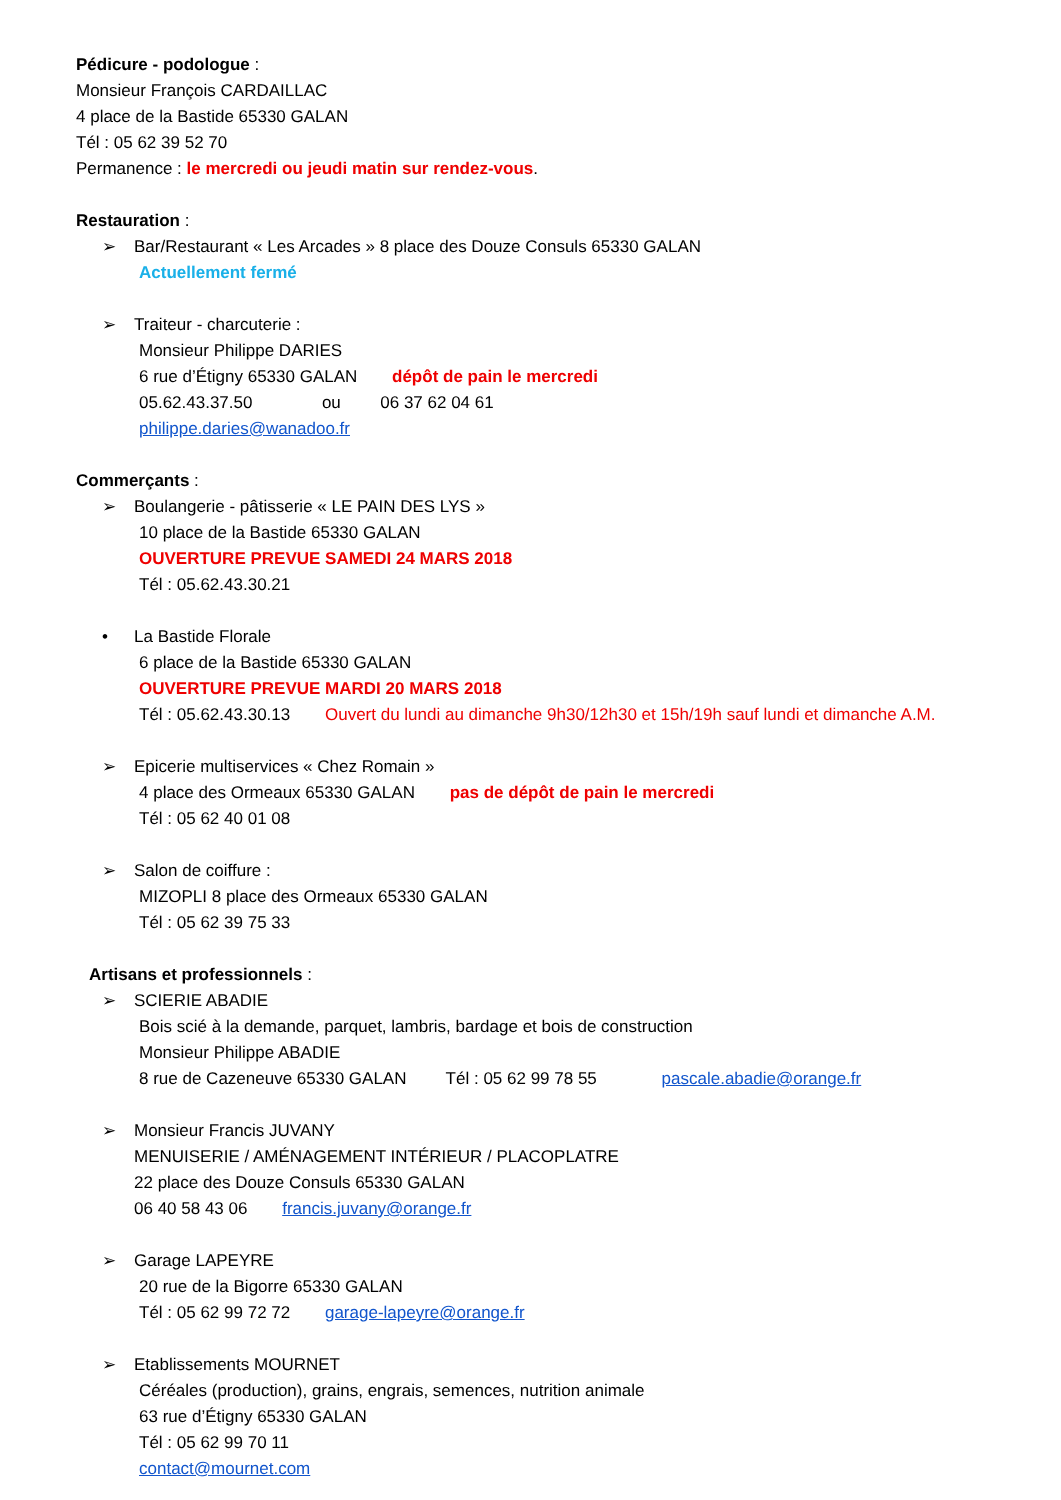Pédicure - podologue :
Monsieur François CARDAILLAC
4 place de la Bastide 65330 GALAN
Tél : 05 62 39 52 70
Permanence : le mercredi ou jeudi matin sur rendez-vous.
Restauration :
➢ Bar/Restaurant « Les Arcades » 8 place des Douze Consuls 65330 GALAN
Actuellement fermé
➢ Traiteur - charcuterie :
Monsieur Philippe DARIES
6 rue d’Étigny 65330 GALAN dépôt de pain le mercredi
05.62.43.37.50 ou 06 37 62 04 61
philippe.daries@wanadoo.fr
Commerçants :
➢ Boulangerie - pâtisserie « LE PAIN DES LYS »
10 place de la Bastide 65330 GALAN
OUVERTURE PREVUE SAMEDI 24 MARS 2018
Tél : 05.62.43.30.21
• La Bastide Florale
6 place de la Bastide 65330 GALAN
OUVERTURE PREVUE MARDI 20 MARS 2018
Tél : 05.62.43.30.13 Ouvert du lundi au dimanche 9h30/12h30 et 15h/19h sauf lundi et dimanche A.M.
➢ Epicerie multiservices « Chez Romain »
4 place des Ormeaux 65330 GALAN pas de dépôt de pain le mercredi
Tél : 05 62 40 01 08
➢ Salon de coiffure :
MIZOPLI 8 place des Ormeaux 65330 GALAN
Tél : 05 62 39 75 33
Artisans et professionnels :
➢ SCIERIE ABADIE
Bois scié à la demande, parquet, lambris, bardage et bois de construction
Monsieur Philippe ABADIE
8 rue de Cazeneuve 65330 GALAN Tél : 05 62 99 78 55 pascale.abadie@orange.fr
➢ Monsieur Francis JUVANY
MENUISERIE / AMÉNAGEMENT INTÉRIEUR / PLACOPLATRE
22 place des Douze Consuls 65330 GALAN
06 40 58 43 06 francis.juvany@orange.fr
➢ Garage LAPEYRE
20 rue de la Bigorre 65330 GALAN
Tél : 05 62 99 72 72 garage-lapeyre@orange.fr
➢ Etablissements MOURNET
Céréales (production), grains, engrais, semences, nutrition animale
63 rue d’Étigny 65330 GALAN
Tél : 05 62 99 70 11
contact@mournet.com